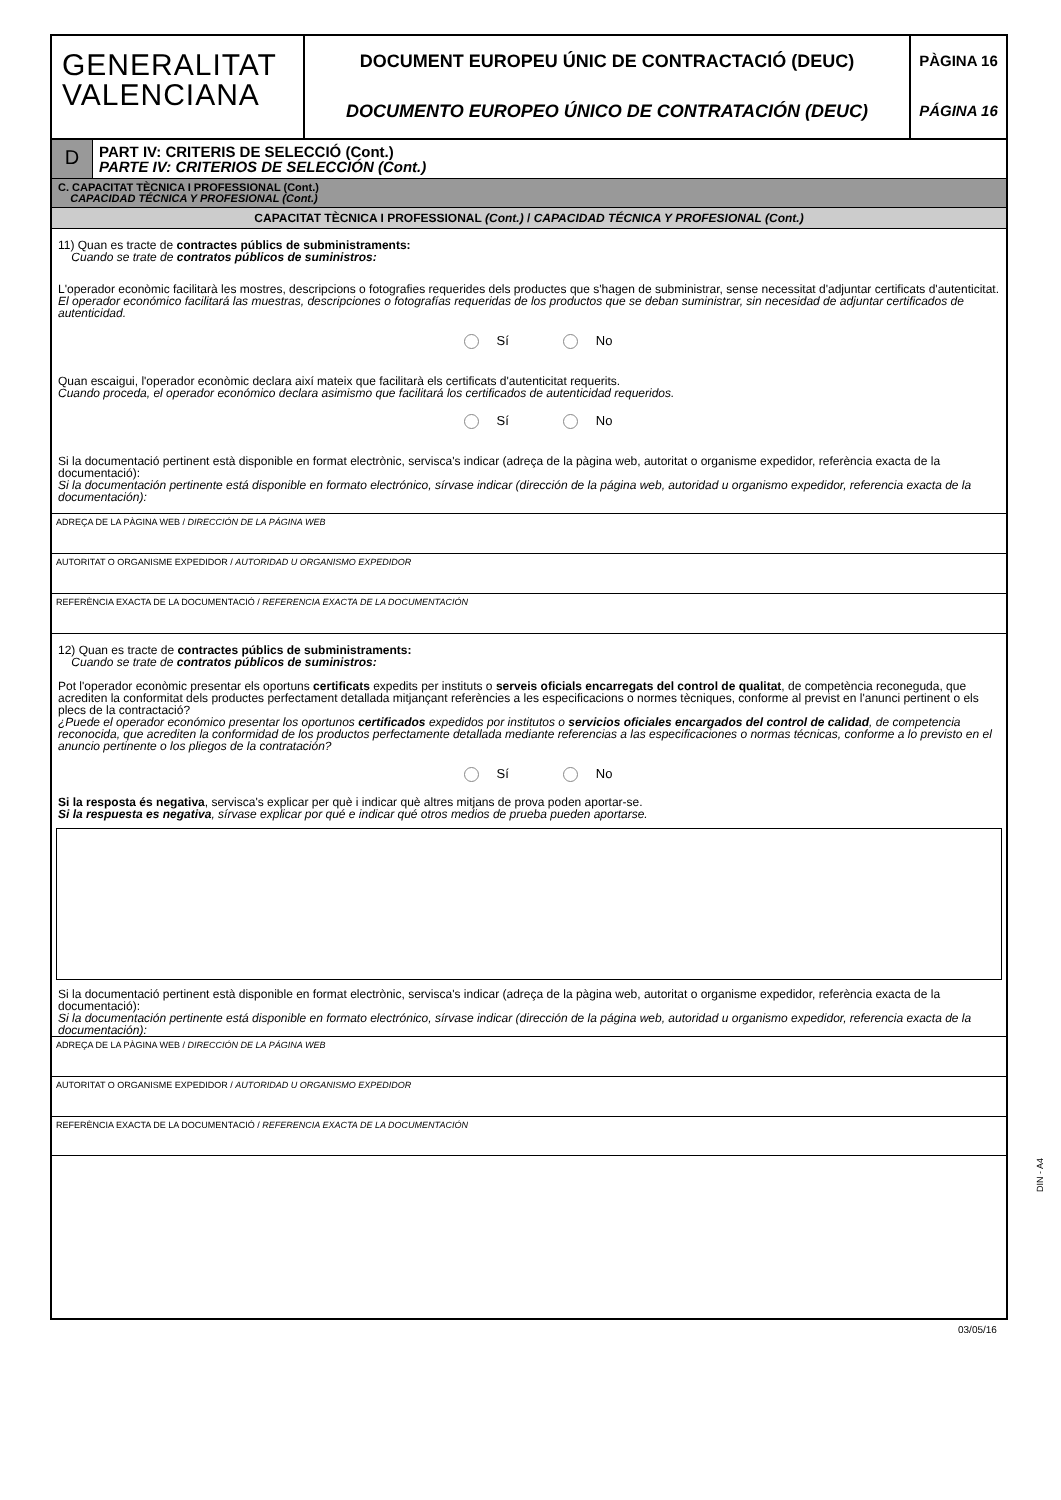GENERALITAT
VALENCIANA
DOCUMENT EUROPEU ÚNIC DE CONTRACTACIÓ (DEUC)
DOCUMENTO EUROPEO ÚNICO DE CONTRATACIÓN (DEUC)
PÀGINA 16
PÁGINA 16
D
PART IV: CRITERIS DE SELECCIÓ (Cont.)
PARTE IV: CRITERIOS DE SELECCIÓN (Cont.)
C. CAPACITAT TÈCNICA I PROFESSIONAL (Cont.)
CAPACIDAD TÉCNICA Y PROFESIONAL (Cont.)
CAPACITAT TÈCNICA I PROFESSIONAL (Cont.) / CAPACIDAD TÉCNICA Y PROFESIONAL (Cont.)
11) Quan es tracte de contractes públics de subministraments:
Cuando se trate de contratos públicos de suministros:
L'operador econòmic facilitarà les mostres, descripcions o fotografies requerides dels productes que s'hagen de subministrar, sense necessitat d'adjuntar certificats d'autenticitat.
El operador económico facilitará las muestras, descripciones o fotografías requeridas de los productos que se deban suministrar, sin necesidad de adjuntar certificados de autenticidad.
Sí No
Quan escaigui, l'operador econòmic declara així mateix que facilitarà els certificats d'autenticitat requerits.
Cuando proceda, el operador económico declara asimismo que facilitará los certificados de autenticidad requeridos.
Sí No
Si la documentació pertinent està disponible en format electrònic, servisca's indicar (adreça de la pàgina web, autoritat o organisme expedidor, referència exacta de la documentació):
Si la documentación pertinente está disponible en formato electrónico, sírvase indicar (dirección de la página web, autoridad u organismo expedidor, referencia exacta de la documentación):
ADREÇA DE LA PÀGINA WEB / DIRECCIÓN DE LA PÁGINA WEB
AUTORITAT O ORGANISME EXPEDIDOR / AUTORIDAD U ORGANISMO EXPEDIDOR
REFERÈNCIA EXACTA DE LA DOCUMENTACIÓ / REFERENCIA EXACTA DE LA DOCUMENTACIÓN
12) Quan es tracte de contractes públics de subministraments:
Cuando se trate de contratos públicos de suministros:
Pot l'operador econòmic presentar els oportuns certificats expedits per instituts o serveis oficials encarregats del control de qualitat, de competència reconeguda, que acrediten la conformitat dels productes perfectament detallada mitjançant referències a les especificacions o normes tècniques, conforme al previst en l'anunci pertinent o els plecs de la contractació?
¿Puede el operador económico presentar los oportunos certificados expedidos por institutos o servicios oficiales encargados del control de calidad, de competencia reconocida, que acrediten la conformidad de los productos perfectamente detallada mediante referencias a las especificaciones o normas técnicas, conforme a lo previsto en el anuncio pertinente o los pliegos de la contratación?
Sí No
Si la resposta és negativa, servisca's explicar per què i indicar què altres mitjans de prova poden aportar-se.
Si la respuesta es negativa, sírvase explicar por qué e indicar qué otros medios de prueba pueden aportarse.
Si la documentació pertinent està disponible en format electrònic, servisca's indicar (adreça de la pàgina web, autoritat o organisme expedidor, referència exacta de la documentació):
Si la documentación pertinente está disponible en formato electrónico, sírvase indicar (dirección de la página web, autoridad u organismo expedidor, referencia exacta de la documentación):
ADREÇA DE LA PÀGINA WEB / DIRECCIÓN DE LA PÁGINA WEB
AUTORITAT O ORGANISME EXPEDIDOR / AUTORIDAD U ORGANISMO EXPEDIDOR
REFERÈNCIA EXACTA DE LA DOCUMENTACIÓ / REFERENCIA EXACTA DE LA DOCUMENTACIÓN
DIN - A4
03/05/16